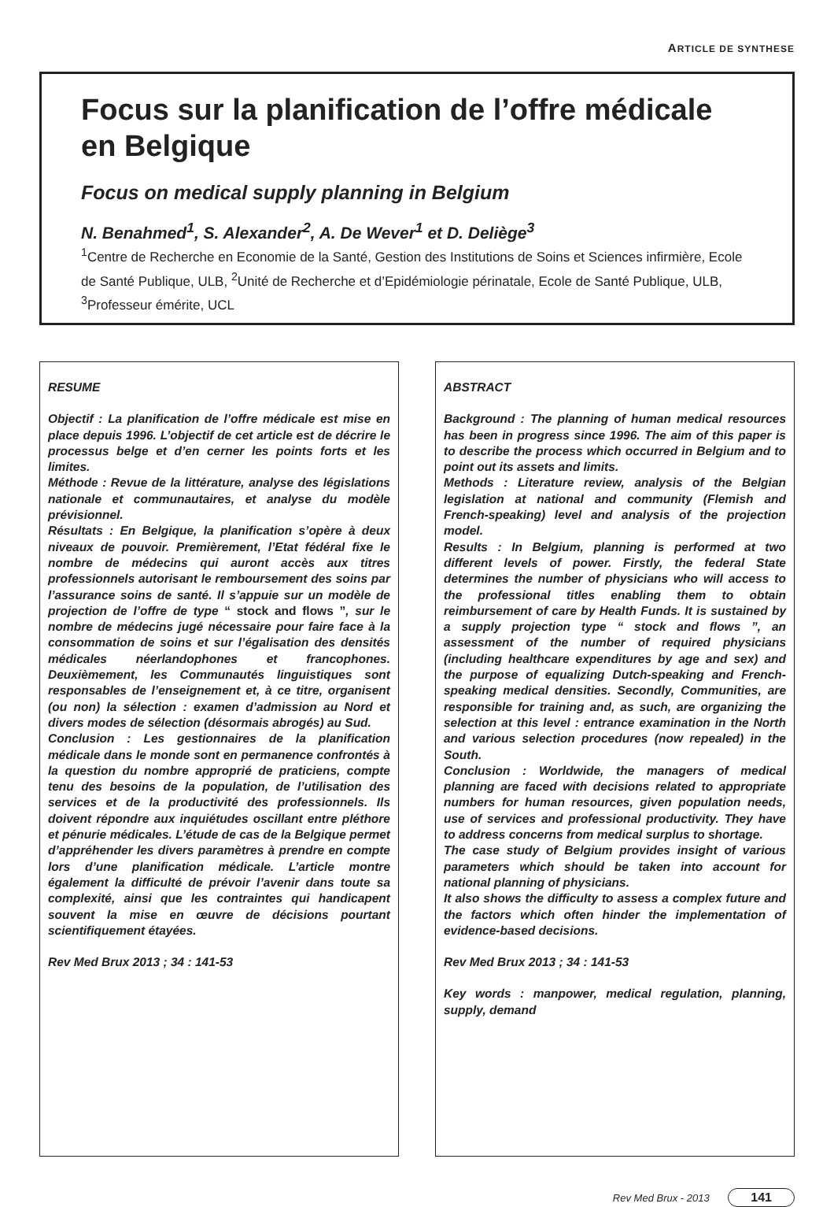ARTICLE DE SYNTHESE
Focus sur la planification de l’offre médicale en Belgique
Focus on medical supply planning in Belgium
N. Benahmed<sup>1</sup>, S. Alexander<sup>2</sup>, A. De Wever<sup>1</sup> et D. Deliège<sup>3</sup>
<sup>1</sup> Centre de Recherche en Economie de la Santé, Gestion des Institutions de Soins et Sciences infirmière, Ecole de Santé Publique, ULB, <sup>2</sup>Unité de Recherche et d’Epidémiologie périnatale, Ecole de Santé Publique, ULB, <sup>3</sup>Professeur émérite, UCL
RESUME
Objectif : La planification de l’offre médicale est mise en place depuis 1996. L’objectif de cet article est de décrire le processus belge et d’en cerner les points forts et les limites.
Méthode : Revue de la littérature, analyse des législations nationale et communautaires, et analyse du modèle prévisionnel.
Résultats : En Belgique, la planification s’opère à deux niveaux de pouvoir. Premièrement, l’Etat fédéral fixe le nombre de médecins qui auront accès aux titres professionnels autorisant le remboursement des soins par l’assurance soins de santé. Il s’appuie sur un modèle de projection de l’offre de type “ stock and flows ”, sur le nombre de médecins jugé nécessaire pour faire face à la consommation de soins et sur l’égalisation des densités médicales néerlandophones et francophones. Deuxièmement, les Communautés linguistiques sont responsables de l’enseignement et, à ce titre, organisent (ou non) la sélection : examen d’admission au Nord et divers modes de sélection (désormais abrogés) au Sud.
Conclusion : Les gestionnaires de la planification médicale dans le monde sont en permanence confrontés à la question du nombre approprié de praticiens, compte tenu des besoins de la population, de l’utilisation des services et de la productivité des professionnels. Ils doivent répondre aux inquiétudes oscillant entre pléthore et pénurie médicales. L’étude de cas de la Belgique permet d’appréhender les divers paramètres à prendre en compte lors d’une planification médicale. L’article montre également la difficulté de prévoir l’avenir dans toute sa complexité, ainsi que les contraintes qui handicapent souvent la mise en œuvre de décisions pourtant scientifiquement étayées.
Rev Med Brux 2013 ; 34 : 141-53
ABSTRACT
Background : The planning of human medical resources has been in progress since 1996. The aim of this paper is to describe the process which occurred in Belgium and to point out its assets and limits.
Methods : Literature review, analysis of the Belgian legislation at national and community (Flemish and French-speaking) level and analysis of the projection model.
Results : In Belgium, planning is performed at two different levels of power. Firstly, the federal State determines the number of physicians who will access to the professional titles enabling them to obtain reimbursement of care by Health Funds. It is sustained by a supply projection type “ stock and flows ”, an assessment of the number of required physicians (including healthcare expenditures by age and sex) and the purpose of equalizing Dutch-speaking and French-speaking medical densities. Secondly, Communities, are responsible for training and, as such, are organizing the selection at this level : entrance examination in the North and various selection procedures (now repealed) in the South.
Conclusion : Worldwide, the managers of medical planning are faced with decisions related to appropriate numbers for human resources, given population needs, use of services and professional productivity. They have to address concerns from medical surplus to shortage.
The case study of Belgium provides insight of various parameters which should be taken into account for national planning of physicians.
It also shows the difficulty to assess a complex future and the factors which often hinder the implementation of evidence-based decisions.
Rev Med Brux 2013 ; 34 : 141-53
Key words : manpower, medical regulation, planning, supply, demand
Rev Med Brux - 2013 141